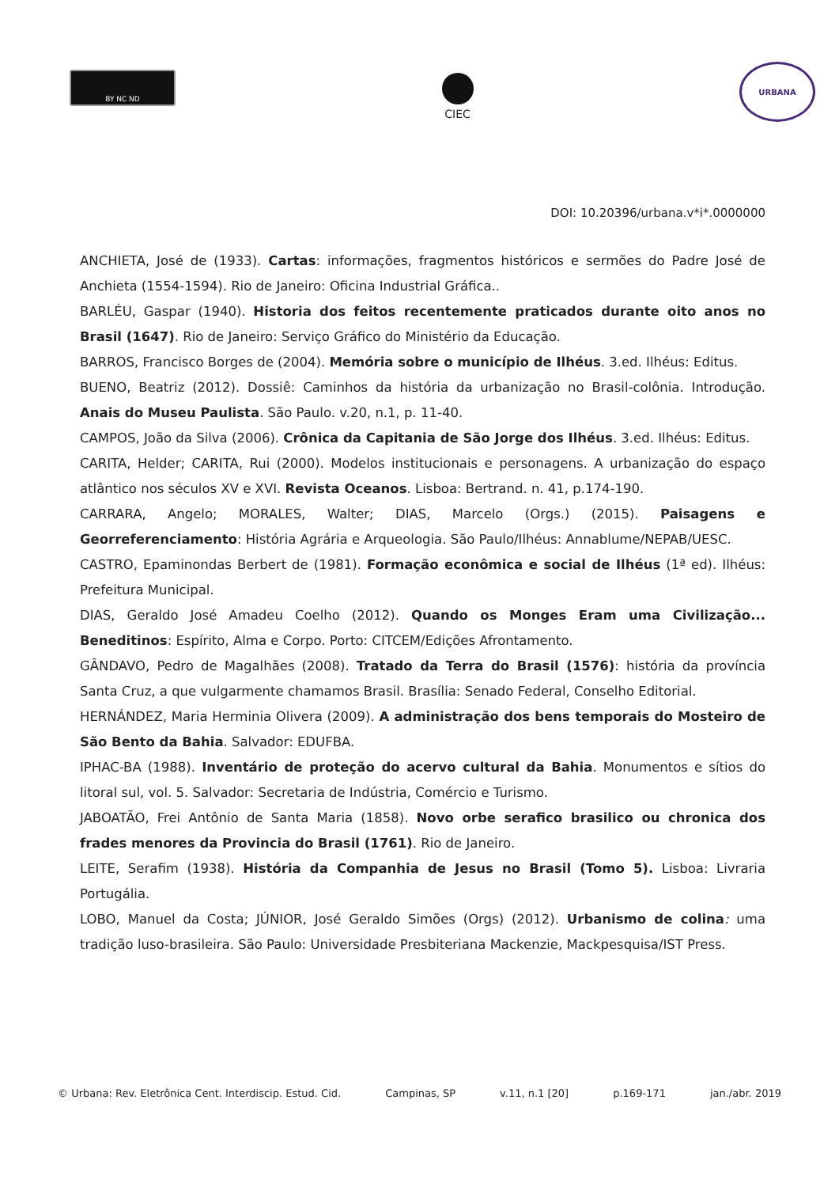BY NC ND
CIEC
URBANA
DOI: 10.20396/urbana.v*i*.0000000
ANCHIETA, José de (1933). Cartas: informações, fragmentos históricos e sermões do Padre José de Anchieta (1554-1594). Rio de Janeiro: Oficina Industrial Gráfica..
BARLÉU, Gaspar (1940). Historia dos feitos recentemente praticados durante oito anos no Brasil (1647). Rio de Janeiro: Serviço Gráfico do Ministério da Educação.
BARROS, Francisco Borges de (2004). Memória sobre o município de Ilhéus. 3.ed. Ilhéus: Editus.
BUENO, Beatriz (2012). Dossiê: Caminhos da história da urbanização no Brasil-colônia. Introdução. Anais do Museu Paulista. São Paulo. v.20, n.1, p. 11-40.
CAMPOS, João da Silva (2006). Crônica da Capitania de São Jorge dos Ilhéus. 3.ed. Ilhéus: Editus.
CARITA, Helder; CARITA, Rui (2000). Modelos institucionais e personagens. A urbanização do espaço atlântico nos séculos XV e XVI. Revista Oceanos. Lisboa: Bertrand. n. 41, p.174-190.
CARRARA, Angelo; MORALES, Walter; DIAS, Marcelo (Orgs.) (2015). Paisagens e Georreferenciamento: História Agrária e Arqueologia. São Paulo/Ilhéus: Annablume/NEPAB/UESC.
CASTRO, Epaminondas Berbert de (1981). Formação econômica e social de Ilhéus (1ª ed). Ilhéus: Prefeitura Municipal.
DIAS, Geraldo José Amadeu Coelho (2012). Quando os Monges Eram uma Civilização... Beneditinos: Espírito, Alma e Corpo. Porto: CITCEM/Edições Afrontamento.
GÂNDAVO, Pedro de Magalhães (2008). Tratado da Terra do Brasil (1576): história da província Santa Cruz, a que vulgarmente chamamos Brasil. Brasília: Senado Federal, Conselho Editorial.
HERNÁNDEZ, Maria Herminia Olivera (2009). A administração dos bens temporais do Mosteiro de São Bento da Bahia. Salvador: EDUFBA.
IPHAC-BA (1988). Inventário de proteção do acervo cultural da Bahia. Monumentos e sítios do litoral sul, vol. 5. Salvador: Secretaria de Indústria, Comércio e Turismo.
JABOATÃO, Frei Antônio de Santa Maria (1858). Novo orbe serafico brasilico ou chronica dos frades menores da Provincia do Brasil (1761). Rio de Janeiro.
LEITE, Serafim (1938). História da Companhia de Jesus no Brasil (Tomo 5). Lisboa: Livraria Portugália.
LOBO, Manuel da Costa; JÚNIOR, José Geraldo Simões (Orgs) (2012). Urbanismo de colina: uma tradição luso-brasileira. São Paulo: Universidade Presbiteriana Mackenzie, Mackpesquisa/IST Press.
© Urbana: Rev. Eletrônica Cent. Interdiscip. Estud. Cid. Campinas, SP v.11, n.1 [20] p.169-171 jan./abr. 2019